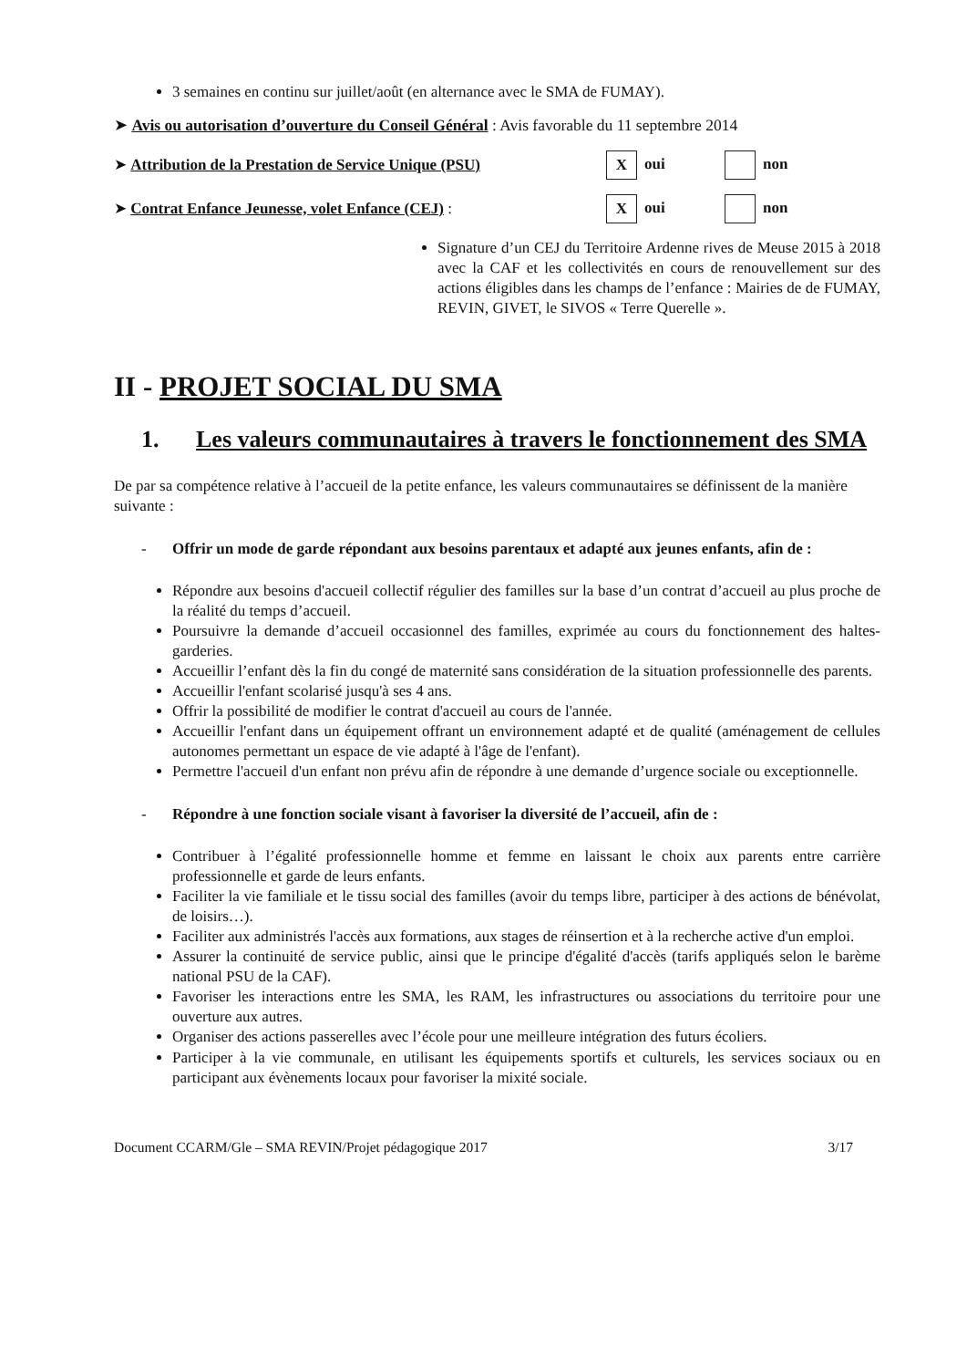3 semaines en continu sur juillet/août (en alternance avec le SMA de FUMAY).
➤ Avis ou autorisation d’ouverture du Conseil Général : Avis favorable du 11 septembre 2014
➤ Attribution de la Prestation de Service Unique (PSU)
Xoui non
➤ Contrat Enfance Jeunesse, volet Enfance (CEJ) :
Xoui non
Signature d’un CEJ du Territoire Ardenne rives de Meuse 2015 à 2018 avec la CAF et les collectivités en cours de renouvellement sur des actions éligibles dans les champs de l’enfance : Mairies de de FUMAY, REVIN, GIVET, le SIVOS « Terre Querelle ».
II - PROJET SOCIAL DU SMA
1. Les valeurs communautaires à travers le fonctionnement des SMA
De par sa compétence relative à l’accueil de la petite enfance, les valeurs communautaires se définissent de la manière suivante :
- Offrir un mode de garde répondant aux besoins parentaux et adapté aux jeunes enfants, afin de :
Répondre aux besoins d'accueil collectif régulier des familles sur la base d’un contrat d’accueil au plus proche de la réalité du temps d’accueil.
Poursuivre la demande d’accueil occasionnel des familles, exprimée au cours du fonctionnement des haltes-garderies.
Accueillir l’enfant dès la fin du congé de maternité sans considération de la situation professionnelle des parents.
Accueillir l'enfant scolarisé jusqu'à ses 4 ans.
Offrir la possibilité de modifier le contrat d'accueil au cours de l'année.
Accueillir l'enfant dans un équipement offrant un environnement adapté et de qualité (aménagement de cellules autonomes permettant un espace de vie adapté à l'âge de l'enfant).
Permettre l'accueil d'un enfant non prévu afin de répondre à une demande d’urgence sociale ou exceptionnelle.
- Répondre à une fonction sociale visant à favoriser la diversité de l’accueil, afin de :
Contribuer à l’égalité professionnelle homme et femme en laissant le choix aux parents entre carrière professionnelle et garde de leurs enfants.
Faciliter la vie familiale et le tissu social des familles (avoir du temps libre, participer à des actions de bénévolat, de loisirs…).
Faciliter aux administrés l'accès aux formations, aux stages de réinsertion et à la recherche active d'un emploi.
Assurer la continuité de service public, ainsi que le principe d'égalité d'accès (tarifs appliqués selon le barème national PSU de la CAF).
Favoriser les interactions entre les SMA, les RAM, les infrastructures ou associations du territoire pour une ouverture aux autres.
Organiser des actions passerelles avec l’école pour une meilleure intégration des futurs écoliers.
Participer à la vie communale, en utilisant les équipements sportifs et culturels, les services sociaux ou en participant aux évènements locaux pour favoriser la mixité sociale.
Document CCARM/Gle – SMA REVIN/Projet pédagogique 2017 3/17